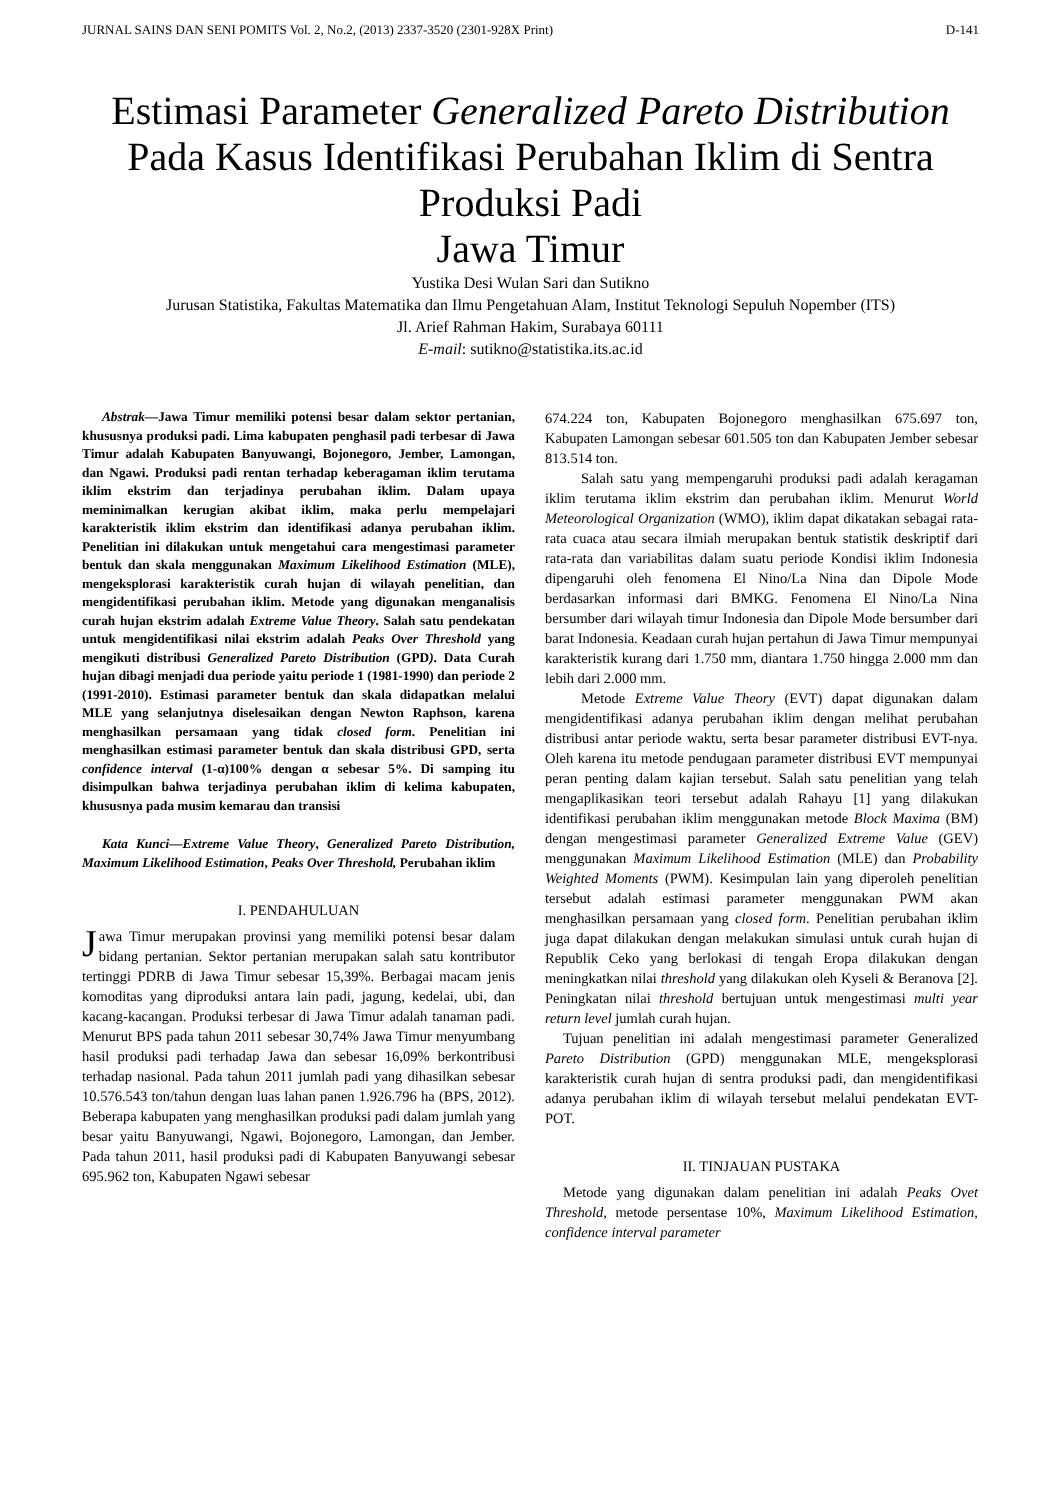JURNAL SAINS DAN SENI POMITS Vol. 2, No.2, (2013) 2337-3520 (2301-928X Print) D-141
Estimasi Parameter Generalized Pareto Distribution Pada Kasus Identifikasi Perubahan Iklim di Sentra Produksi Padi
Jawa Timur
Yustika Desi Wulan Sari dan Sutikno
Jurusan Statistika, Fakultas Matematika dan Ilmu Pengetahuan Alam, Institut Teknologi Sepuluh Nopember (ITS)
Jl. Arief Rahman Hakim, Surabaya 60111
E-mail: sutikno@statistika.its.ac.id
Abstrak—Jawa Timur memiliki potensi besar dalam sektor pertanian, khususnya produksi padi. Lima kabupaten penghasil padi terbesar di Jawa Timur adalah Kabupaten Banyuwangi, Bojonegoro, Jember, Lamongan, dan Ngawi. Produksi padi rentan terhadap keberagaman iklim terutama iklim ekstrim dan terjadinya perubahan iklim. Dalam upaya meminimalkan kerugian akibat iklim, maka perlu mempelajari karakteristik iklim ekstrim dan identifikasi adanya perubahan iklim. Penelitian ini dilakukan untuk mengetahui cara mengestimasi parameter bentuk dan skala menggunakan Maximum Likelihood Estimation (MLE), mengeksplorasi karakteristik curah hujan di wilayah penelitian, dan mengidentifikasi perubahan iklim. Metode yang digunakan menganalisis curah hujan ekstrim adalah Extreme Value Theory. Salah satu pendekatan untuk mengidentifikasi nilai ekstrim adalah Peaks Over Threshold yang mengikuti distribusi Generalized Pareto Distribution (GPD). Data Curah hujan dibagi menjadi dua periode yaitu periode 1 (1981-1990) dan periode 2 (1991-2010). Estimasi parameter bentuk dan skala didapatkan melalui MLE yang selanjutnya diselesaikan dengan Newton Raphson, karena menghasilkan persamaan yang tidak closed form. Penelitian ini menghasilkan estimasi parameter bentuk dan skala distribusi GPD, serta confidence interval (1-α)100% dengan α sebesar 5%. Di samping itu disimpulkan bahwa terjadinya perubahan iklim di kelima kabupaten, khususnya pada musim kemarau dan transisi
Kata Kunci—Extreme Value Theory, Generalized Pareto Distribution, Maximum Likelihood Estimation, Peaks Over Threshold, Perubahan iklim
I. PENDAHULUAN
Jawa Timur merupakan provinsi yang memiliki potensi besar dalam bidang pertanian. Sektor pertanian merupakan salah satu kontributor tertinggi PDRB di Jawa Timur sebesar 15,39%. Berbagai macam jenis komoditas yang diproduksi antara lain padi, jagung, kedelai, ubi, dan kacang-kacangan. Produksi terbesar di Jawa Timur adalah tanaman padi. Menurut BPS pada tahun 2011 sebesar 30,74% Jawa Timur menyumbang hasil produksi padi terhadap Jawa dan sebesar 16,09% berkontribusi terhadap nasional. Pada tahun 2011 jumlah padi yang dihasilkan sebesar 10.576.543 ton/tahun dengan luas lahan panen 1.926.796 ha (BPS, 2012). Beberapa kabupaten yang menghasilkan produksi padi dalam jumlah yang besar yaitu Banyuwangi, Ngawi, Bojonegoro, Lamongan, dan Jember. Pada tahun 2011, hasil produksi padi di Kabupaten Banyuwangi sebesar 695.962 ton, Kabupaten Ngawi sebesar
674.224 ton, Kabupaten Bojonegoro menghasilkan 675.697 ton, Kabupaten Lamongan sebesar 601.505 ton dan Kabupaten Jember sebesar 813.514 ton.
Salah satu yang mempengaruhi produksi padi adalah keragaman iklim terutama iklim ekstrim dan perubahan iklim. Menurut World Meteorological Organization (WMO), iklim dapat dikatakan sebagai rata-rata cuaca atau secara ilmiah merupakan bentuk statistik deskriptif dari rata-rata dan variabilitas dalam suatu periode Kondisi iklim Indonesia dipengaruhi oleh fenomena El Nino/La Nina dan Dipole Mode berdasarkan informasi dari BMKG. Fenomena El Nino/La Nina bersumber dari wilayah timur Indonesia dan Dipole Mode bersumber dari barat Indonesia. Keadaan curah hujan pertahun di Jawa Timur mempunyai karakteristik kurang dari 1.750 mm, diantara 1.750 hingga 2.000 mm dan lebih dari 2.000 mm.
Metode Extreme Value Theory (EVT) dapat digunakan dalam mengidentifikasi adanya perubahan iklim dengan melihat perubahan distribusi antar periode waktu, serta besar parameter distribusi EVT-nya. Oleh karena itu metode pendugaan parameter distribusi EVT mempunyai peran penting dalam kajian tersebut. Salah satu penelitian yang telah mengaplikasikan teori tersebut adalah Rahayu [1] yang dilakukan identifikasi perubahan iklim menggunakan metode Block Maxima (BM) dengan mengestimasi parameter Generalized Extreme Value (GEV) menggunakan Maximum Likelihood Estimation (MLE) dan Probability Weighted Moments (PWM). Kesimpulan lain yang diperoleh penelitian tersebut adalah estimasi parameter menggunakan PWM akan menghasilkan persamaan yang closed form. Penelitian perubahan iklim juga dapat dilakukan dengan melakukan simulasi untuk curah hujan di Republik Ceko yang berlokasi di tengah Eropa dilakukan dengan meningkatkan nilai threshold yang dilakukan oleh Kyseli & Beranova [2]. Peningkatan nilai threshold bertujuan untuk mengestimasi multi year return level jumlah curah hujan.
Tujuan penelitian ini adalah mengestimasi parameter Generalized Pareto Distribution (GPD) menggunakan MLE, mengeksplorasi karakteristik curah hujan di sentra produksi padi, dan mengidentifikasi adanya perubahan iklim di wilayah tersebut melalui pendekatan EVT-POT.
II. TINJAUAN PUSTAKA
Metode yang digunakan dalam penelitian ini adalah Peaks Ovet Threshold, metode persentase 10%, Maximum Likelihood Estimation, confidence interval parameter